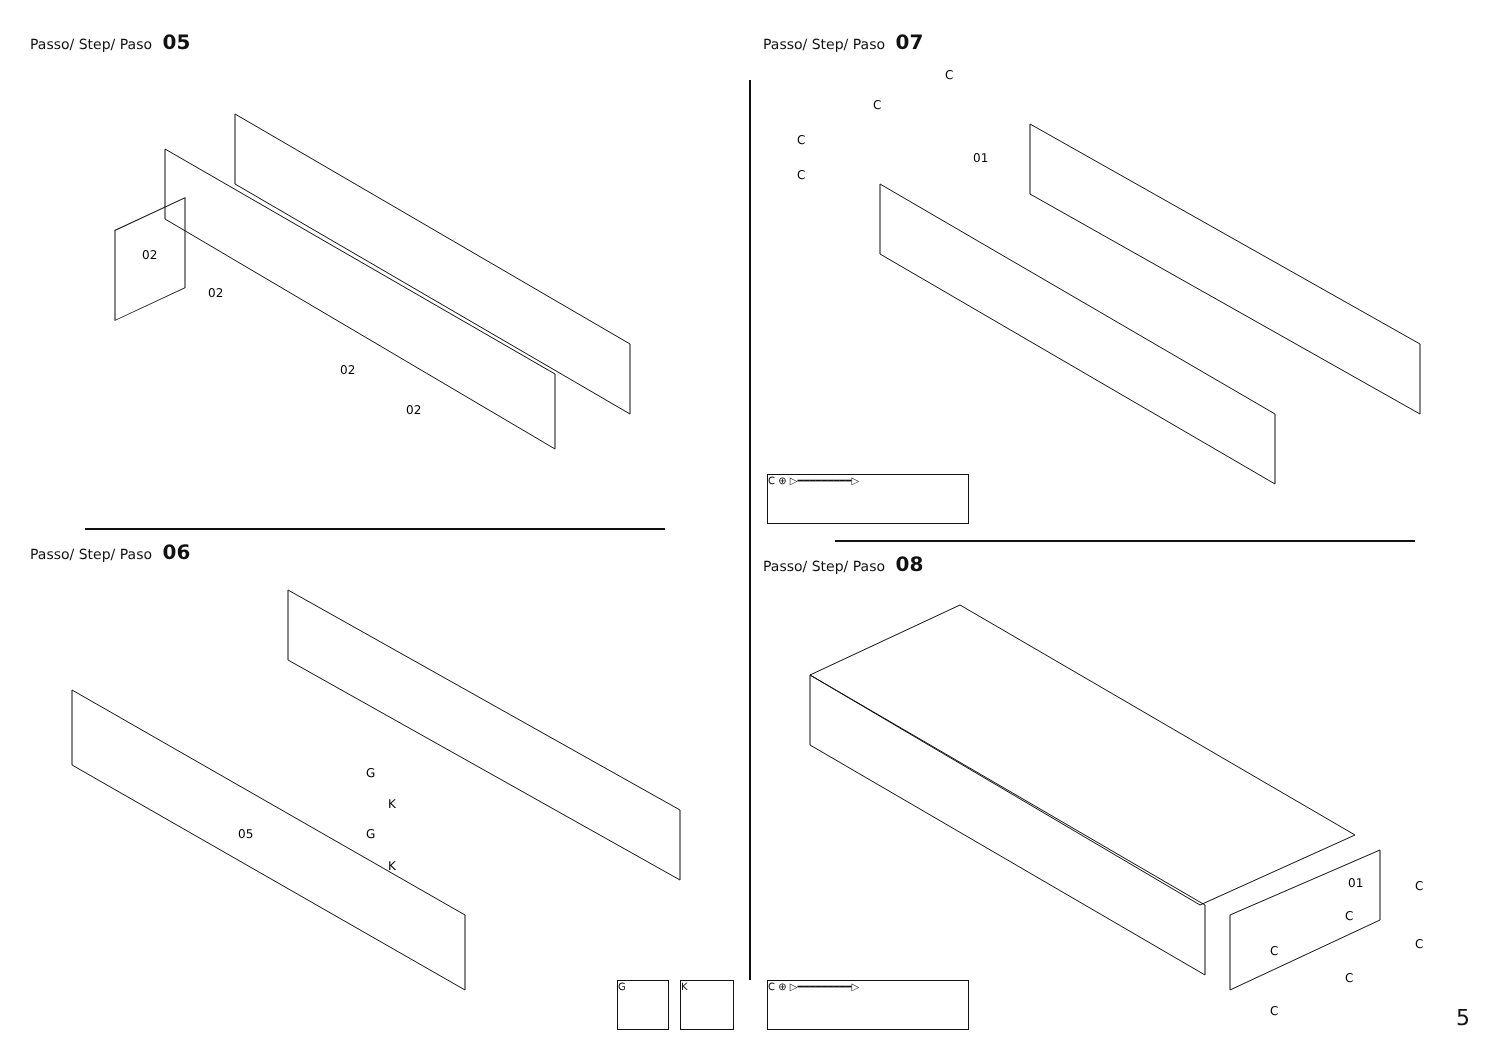Passo/ Step/ Paso 05
02
02
02
02
Passo/ Step/ Paso 06
05
G
K
G
K
G K
Passo/ Step/ Paso 07
01
C
C
C
C
C ⊕ ▷━━━━━━━━━▷
Passo/ Step/ Paso 08
01
C
C
C
C
C
C
C ⊕ ▷━━━━━━━━━▷
5